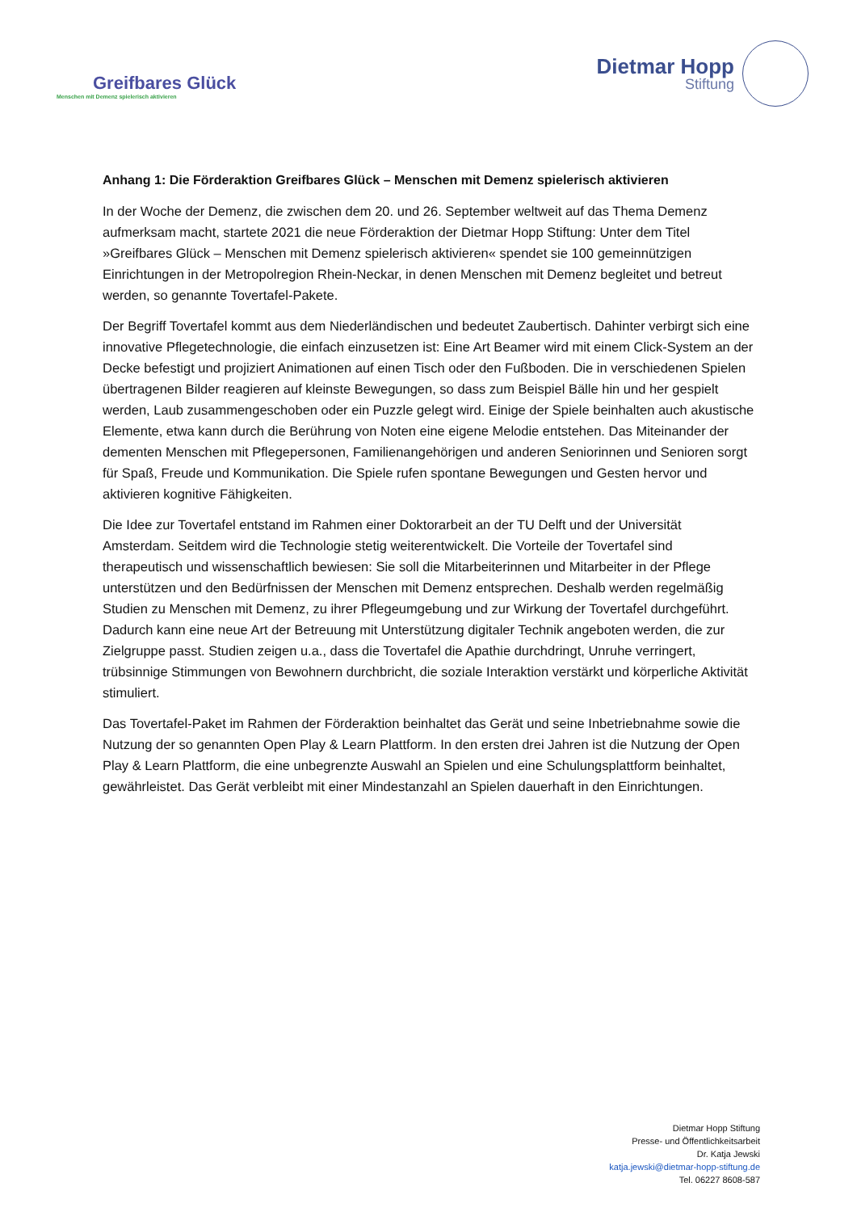Greifbares Glück
Menschen mit Demenz spielerisch aktivieren
Dietmar Hopp
Stiftung
Anhang 1: Die Förderaktion Greifbares Glück – Menschen mit Demenz spielerisch aktivieren
In der Woche der Demenz, die zwischen dem 20. und 26. September weltweit auf das Thema Demenz aufmerksam macht, startete 2021 die neue Förderaktion der Dietmar Hopp Stiftung: Unter dem Titel »Greifbares Glück – Menschen mit Demenz spielerisch aktivieren« spendet sie 100 gemeinnützigen Einrichtungen in der Metropolregion Rhein-Neckar, in denen Menschen mit Demenz begleitet und betreut werden, so genannte Tovertafel-Pakete.
Der Begriff Tovertafel kommt aus dem Niederländischen und bedeutet Zaubertisch. Dahinter verbirgt sich eine innovative Pflegetechnologie, die einfach einzusetzen ist: Eine Art Beamer wird mit einem Click-System an der Decke befestigt und projiziert Animationen auf einen Tisch oder den Fußboden. Die in verschiedenen Spielen übertragenen Bilder reagieren auf kleinste Bewegungen, so dass zum Beispiel Bälle hin und her gespielt werden, Laub zusammengeschoben oder ein Puzzle gelegt wird. Einige der Spiele beinhalten auch akustische Elemente, etwa kann durch die Berührung von Noten eine eigene Melodie entstehen. Das Miteinander der dementen Menschen mit Pflegepersonen, Familienangehörigen und anderen Seniorinnen und Senioren sorgt für Spaß, Freude und Kommunikation. Die Spiele rufen spontane Bewegungen und Gesten hervor und aktivieren kognitive Fähigkeiten.
Die Idee zur Tovertafel entstand im Rahmen einer Doktorarbeit an der TU Delft und der Universität Amsterdam. Seitdem wird die Technologie stetig weiterentwickelt. Die Vorteile der Tovertafel sind therapeutisch und wissenschaftlich bewiesen: Sie soll die Mitarbeiterinnen und Mitarbeiter in der Pflege unterstützen und den Bedürfnissen der Menschen mit Demenz entsprechen. Deshalb werden regelmäßig Studien zu Menschen mit Demenz, zu ihrer Pflegeumgebung und zur Wirkung der Tovertafel durchgeführt. Dadurch kann eine neue Art der Betreuung mit Unterstützung digitaler Technik angeboten werden, die zur Zielgruppe passt. Studien zeigen u.a., dass die Tovertafel die Apathie durchdringt, Unruhe verringert, trübsinnige Stimmungen von Bewohnern durchbricht, die soziale Interaktion verstärkt und körperliche Aktivität stimuliert.
Das Tovertafel-Paket im Rahmen der Förderaktion beinhaltet das Gerät und seine Inbetriebnahme sowie die Nutzung der so genannten Open Play & Learn Plattform. In den ersten drei Jahren ist die Nutzung der Open Play & Learn Plattform, die eine unbegrenzte Auswahl an Spielen und eine Schulungsplattform beinhaltet, gewährleistet. Das Gerät verbleibt mit einer Mindestanzahl an Spielen dauerhaft in den Einrichtungen.
Dietmar Hopp Stiftung
Presse- und Öffentlichkeitsarbeit
Dr. Katja Jewski
katja.jewski@dietmar-hopp-stiftung.de
Tel. 06227 8608-587